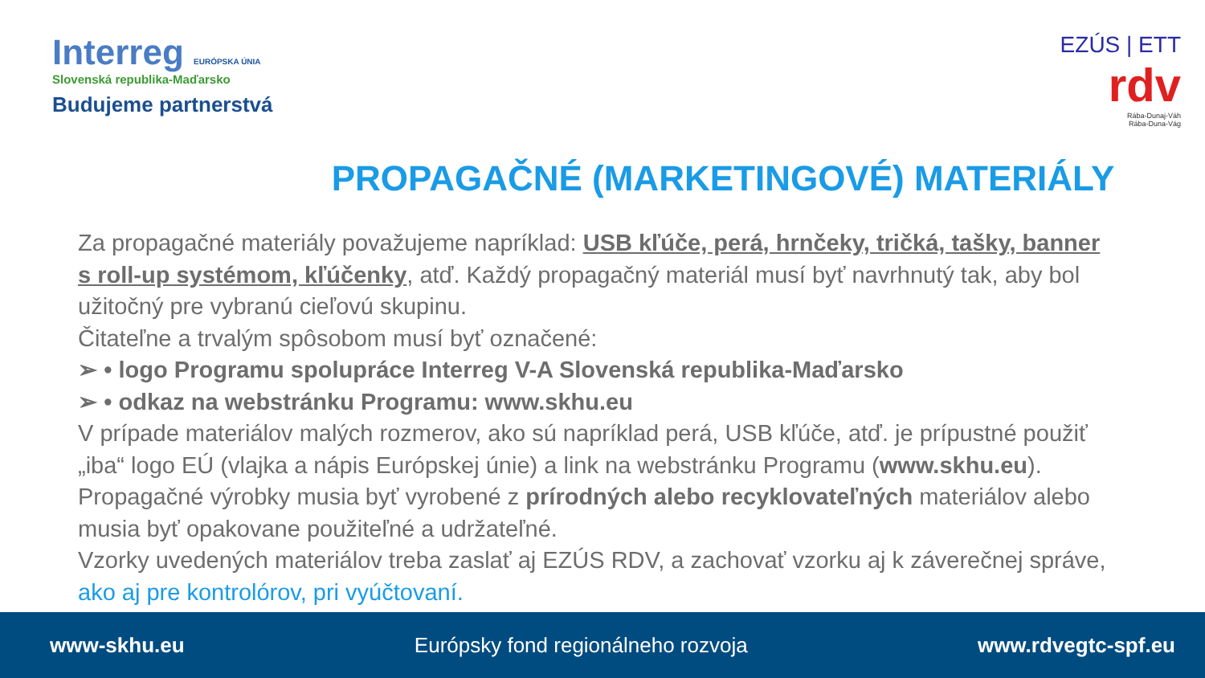Interreg EURÓPSKA ÚNIA
Slovenská republika-Maďarsko
Budujeme partnerstvá
EZÚS | ETT
rdv
Rába-Dunaj-Váh
Rába-Duna-Vág
PROPAGAČNÉ (MARKETINGOVÉ) MATERIÁLY
Za propagačné materiály považujeme napríklad: USB kľúče, perá, hrnčeky, tričká, tašky, banner s roll-up systémom, kľúčenky, atď. Každý propagačný materiál musí byť navrhnutý tak, aby bol užitočný pre vybranú cieľovú skupinu.
Čitateľne a trvalým spôsobom musí byť označené:
➢ • logo Programu spolupráce Interreg V-A Slovenská republika-Maďarsko
➢ • odkaz na webstránku Programu: www.skhu.eu
V prípade materiálov malých rozmerov, ako sú napríklad perá, USB kľúče, atď. je prípustné použiť „iba“ logo EÚ (vlajka a nápis Európskej únie) a link na webstránku Programu (www.skhu.eu). Propagačné výrobky musia byť vyrobené z prírodných alebo recyklovateľných materiálov alebo musia byť opakovane použiteľné a udržateľné.
Vzorky uvedených materiálov treba zaslať aj EZÚS RDV, a zachovať vzorku aj k záverečnej správe, ako aj pre kontrolórov, pri vyúčtovaní.
www-skhu.eu Európsky fond regionálneho rozvoja www.rdvegtc-spf.eu